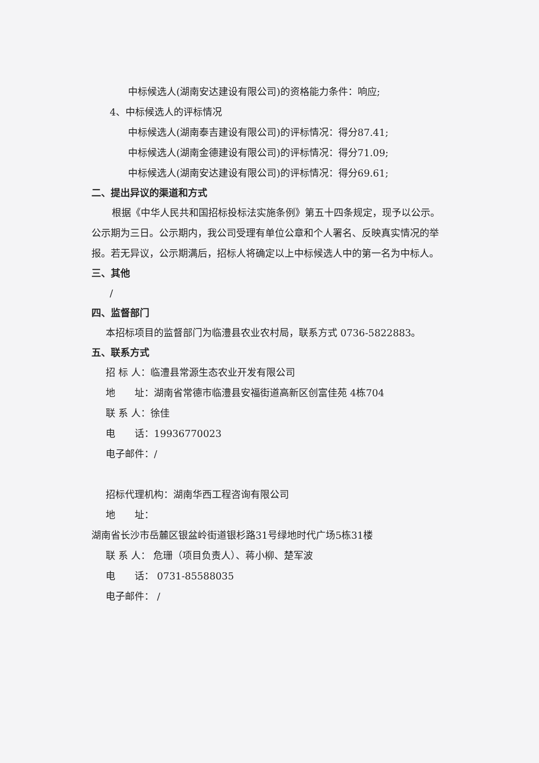中标候选人(湖南安达建设有限公司)的资格能力条件：响应;
4、中标候选人的评标情况
中标候选人(湖南泰吉建设有限公司)的评标情况：得分87.41;
中标候选人(湖南金德建设有限公司)的评标情况：得分71.09;
中标候选人(湖南安达建设有限公司)的评标情况：得分69.61;
二、提出异议的渠道和方式
根据《中华人民共和国招标投标法实施条例》第五十四条规定，现予以公示。公示期为三日。公示期内，我公司受理有单位公章和个人署名、反映真实情况的举报。若无异议，公示期满后，招标人将确定以上中标候选人中的第一名为中标人。
三、其他
/
四、监督部门
本招标项目的监督部门为临澧县农业农村局，联系方式 0736-5822883。
五、联系方式
招 标 人：临澧县常源生态农业开发有限公司
地　　址：湖南省常德市临澧县安福街道高新区创富佳苑 4栋704
联 系 人：徐佳
电　　话：19936770023
电子邮件：/
招标代理机构：湖南华西工程咨询有限公司
地　　址：
湖南省长沙市岳麓区银盆岭街道银杉路31号绿地时代广场5栋31楼
联 系 人： 危珊（项目负责人）、蒋小柳、楚军波
电　　话： 0731-85588035
电子邮件： /